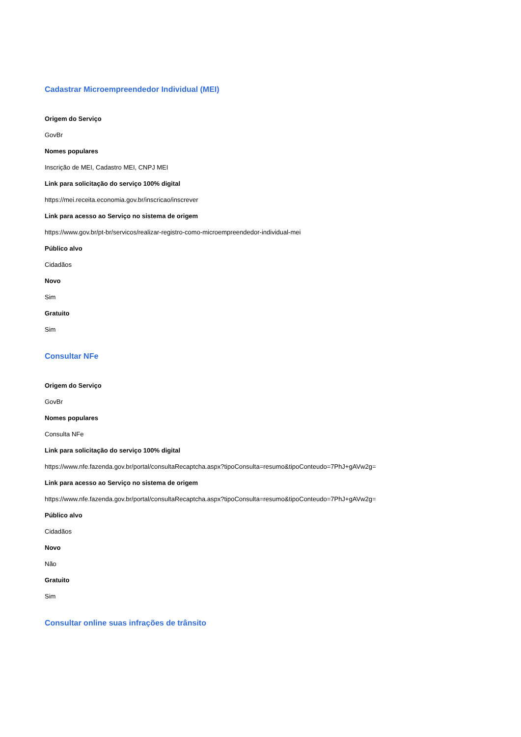Cadastrar Microempreendedor Individual (MEI)
Origem do Serviço
GovBr
Nomes populares
Inscrição de MEI, Cadastro MEI, CNPJ MEI
Link para solicitação do serviço 100% digital
https://mei.receita.economia.gov.br/inscricao/inscrever
Link para acesso ao Serviço no sistema de origem
https://www.gov.br/pt-br/servicos/realizar-registro-como-microempreendedor-individual-mei
Público alvo
Cidadãos
Novo
Sim
Gratuito
Sim
Consultar NFe
Origem do Serviço
GovBr
Nomes populares
Consulta NFe
Link para solicitação do serviço 100% digital
https://www.nfe.fazenda.gov.br/portal/consultaRecaptcha.aspx?tipoConsulta=resumo&tipoConteudo=7PhJ+gAVw2g=
Link para acesso ao Serviço no sistema de origem
https://www.nfe.fazenda.gov.br/portal/consultaRecaptcha.aspx?tipoConsulta=resumo&tipoConteudo=7PhJ+gAVw2g=
Público alvo
Cidadãos
Novo
Não
Gratuito
Sim
Consultar online suas infrações de trânsito